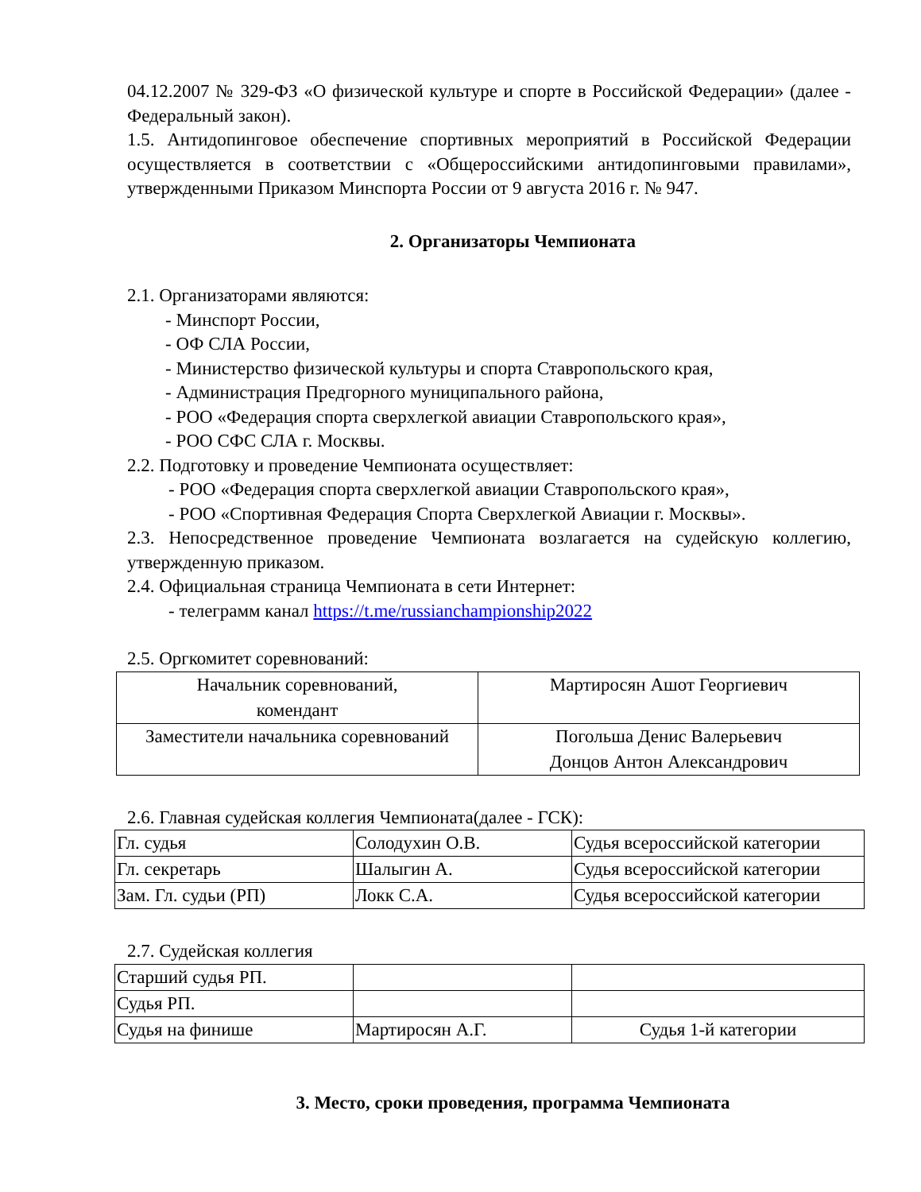04.12.2007 № 329-ФЗ «О физической культуре и спорте в Российской Федерации» (далее - Федеральный закон).
1.5. Антидопинговое обеспечение спортивных мероприятий в Российской Федерации осуществляется в соответствии с «Общероссийскими антидопинговыми правилами», утвержденными Приказом Минспорта России от 9 августа 2016 г. № 947.
2. Организаторы Чемпионата
2.1. Организаторами являются:
- Минспорт России,
- ОФ СЛА России,
- Министерство физической культуры и спорта Ставропольского края,
- Администрация Предгорного муниципального района,
- РОО «Федерация спорта сверхлегкой авиации Ставропольского края»,
- РОО СФС СЛА г. Москвы.
2.2. Подготовку и проведение Чемпионата осуществляет:
- РОО «Федерация спорта сверхлегкой авиации Ставропольского края»,
- РОО «Спортивная Федерация Спорта Сверхлегкой Авиации г. Москвы».
2.3. Непосредственное проведение Чемпионата возлагается на судейскую коллегию, утвержденную приказом.
2.4. Официальная страница Чемпионата в сети Интернет:
- телеграмм канал https://t.me/russianchampionship2022
2.5. Оргкомитет соревнований:
| Начальник соревнований, комендант | Мартиросян Ашот Георгиевич |
| Заместители начальника соревнований | Погольша Денис Валерьевич Донцов Антон Александрович |
2.6. Главная судейская коллегия Чемпионата(далее - ГСК):
| Гл. судья | Солодухин О.В. | Судья всероссийской категории |
| Гл. секретарь | Шалыгин А. | Судья всероссийской категории |
| Зам. Гл. судьи (РП) | Локк С.А. | Судья всероссийской категории |
2.7. Судейская коллегия
| Старший судья РП. | | |
| Судья РП. | | |
| Судья на финише | Мартиросян А.Г. | Судья 1-й категории |
3. Место, сроки проведения, программа Чемпионата